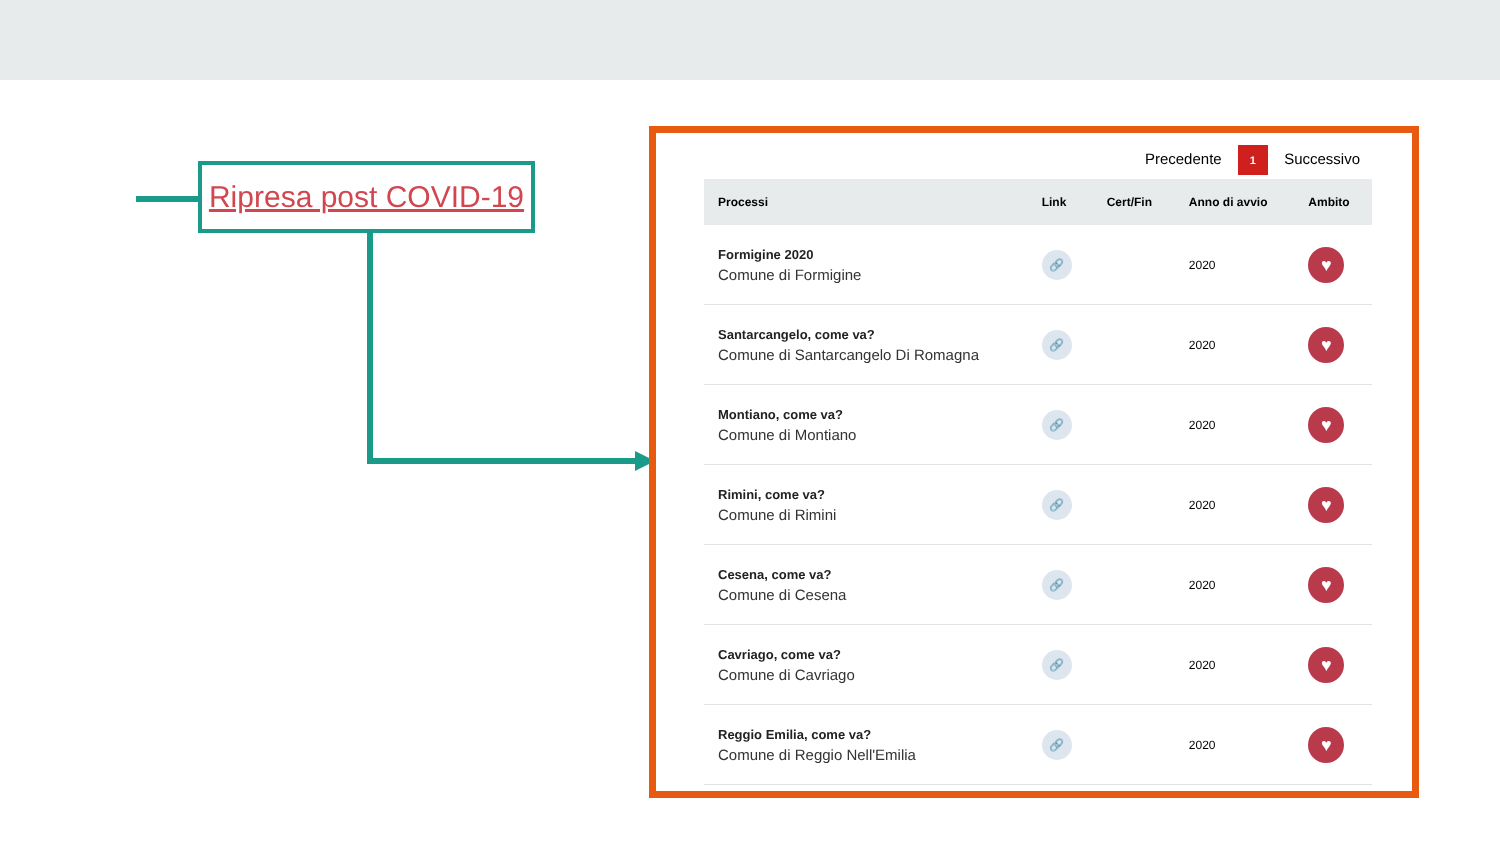Ripresa post COVID-19
Precedente 1 Successivo
| Processi | Link | Cert/Fin | Anno di avvio | Ambito |
| --- | --- | --- | --- | --- |
| Formigine 2020 Comune di Formigine | 🔗 | | 2020 | ♥ |
| Santarcangelo, come va? Comune di Santarcangelo Di Romagna | 🔗 | | 2020 | ♥ |
| Montiano, come va? Comune di Montiano | 🔗 | | 2020 | ♥ |
| Rimini, come va? Comune di Rimini | 🔗 | | 2020 | ♥ |
| Cesena, come va? Comune di Cesena | 🔗 | | 2020 | ♥ |
| Cavriago, come va? Comune di Cavriago | 🔗 | | 2020 | ♥ |
| Reggio Emilia, come va? Comune di Reggio Nell'Emilia | 🔗 | | 2020 | ♥ |